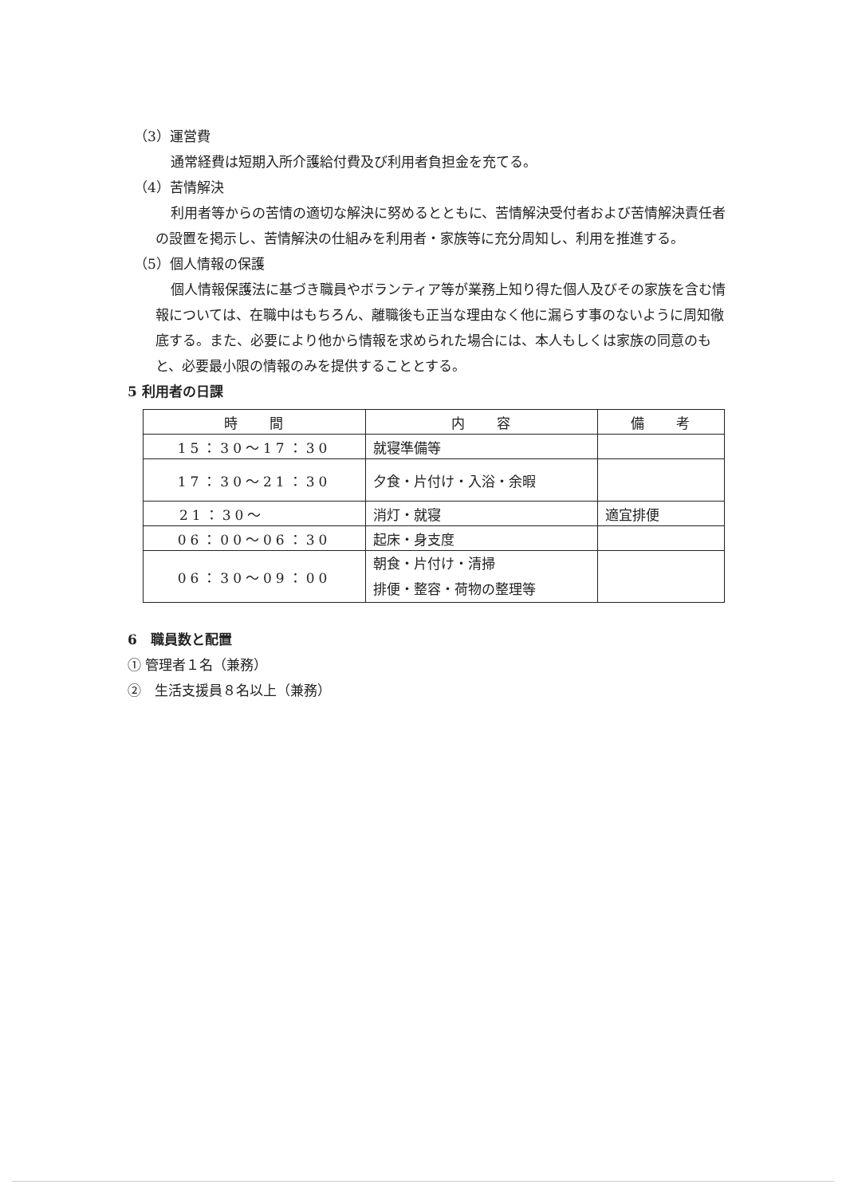（3）運営費
通常経費は短期入所介護給付費及び利用者負担金を充てる。
（4）苦情解決
利用者等からの苦情の適切な解決に努めるとともに、苦情解決受付者および苦情解決責任者の設置を掲示し、苦情解決の仕組みを利用者・家族等に充分周知し、利用を推進する。
（5）個人情報の保護
個人情報保護法に基づき職員やボランティア等が業務上知り得た個人及びその家族を含む情報については、在職中はもちろん、離職後も正当な理由なく他に漏らす事のないように周知徹底する。また、必要により他から情報を求められた場合には、本人もしくは家族の同意のもと、必要最小限の情報のみを提供することとする。
5 利用者の日課
| 時 間 | 内 容 | 備 考 |
| --- | --- | --- |
| 15：30〜17：30 | 就寝準備等 | |
| 17：30〜21：30 | 夕食・片付け・入浴・余暇 | |
| 21：30〜 | 消灯・就寝 | 適宜排便 |
| 06：00〜06：30 | 起床・身支度 | |
| 06：30〜09：00 | 朝食・片付け・清掃 排便・整容・荷物の整理等 | |
6　職員数と配置
① 管理者１名（兼務）
②　生活支援員８名以上（兼務）